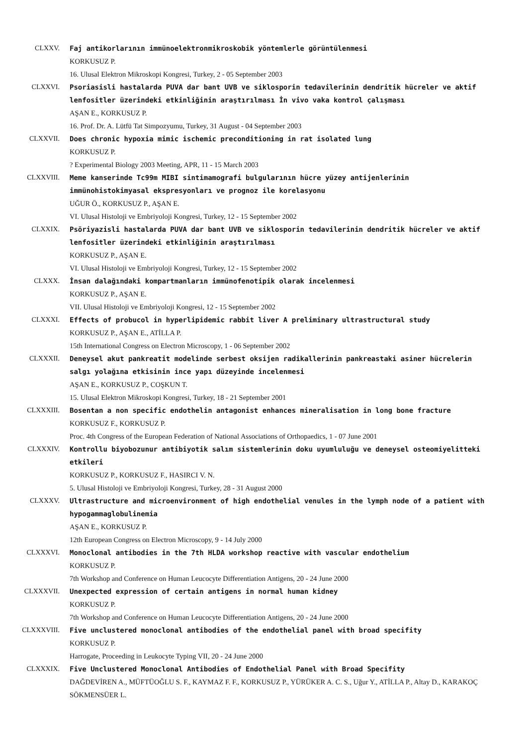CLXXV. Faj antikorlarının immünoelektronmikroskobik yöntemlerle görüntülenmesi
KORKUSUZ P.
16. Ulusal Elektron Mikroskopi Kongresi, Turkey, 2 - 05 September 2003
CLXXVI. Psoriasisli hastalarda PUVA dar bant UVB ve siklosporin tedavilerinin dendritik hücreler ve aktif lenfositler üzerindeki etkinliğinin araştırılması İn vivo vaka kontrol çalışması
AŞAN E., KORKUSUZ P.
16. Prof. Dr. A. Lütfü Tat Simpozyumu, Turkey, 31 August - 04 September 2003
CLXXVII. Does chronic hypoxia mimic ischemic preconditioning in rat isolated lung
KORKUSUZ P.
? Experimental Biology 2003 Meeting, APR, 11 - 15 March 2003
CLXXVIII. Meme kanserinde Tc99m MIBI sintimamografi bulgularının hücre yüzey antijenlerinin immünohistokimyasal ekspresyonları ve prognoz ile korelasyonu
UĞUR Ö., KORKUSUZ P., AŞAN E.
VI. Ulusal Histoloji ve Embriyoloji Kongresi, Turkey, 12 - 15 September 2002
CLXXIX. Psöriyazisli hastalarda PUVA dar bant UVB ve siklosporin tedavilerinin dendritik hücreler ve aktif lenfositler üzerindeki etkinliğinin araştırılması
KORKUSUZ P., AŞAN E.
VI. Ulusal Histoloji ve Embriyoloji Kongresi, Turkey, 12 - 15 September 2002
CLXXX. İnsan dalağındaki kompartmanların immünofenotipik olarak incelenmesi
KORKUSUZ P., AŞAN E.
VII. Ulusal Histoloji ve Embriyoloji Kongresi, 12 - 15 September 2002
CLXXXI. Effects of probucol in hyperlipidemic rabbit liver A preliminary ultrastructural study
KORKUSUZ P., AŞAN E., ATİLLA P.
15th International Congress on Electron Microscopy, 1 - 06 September 2002
CLXXXII. Deneysel akut pankreatit modelinde serbest oksijen radikallerinin pankreastaki asiner hücrelerin salgı yolağına etkisinin ince yapı düzeyinde incelenmesi
AŞAN E., KORKUSUZ P., COŞKUN T.
15. Ulusal Elektron Mikroskopi Kongresi, Turkey, 18 - 21 September 2001
CLXXXIII. Bosentan a non specific endothelin antagonist enhances mineralisation in long bone fracture
KORKUSUZ F., KORKUSUZ P.
Proc. 4th Congress of the European Federation of National Associations of Orthopaedics, 1 - 07 June 2001
CLXXXIV. Kontrollu biyobozunur antibiyotik salım sistemlerinin doku uyumluluğu ve deneysel osteomiyelitteki etkileri
KORKUSUZ P., KORKUSUZ F., HASIRCI V. N.
5. Ulusal Histoloji ve Embriyoloji Kongresi, Turkey, 28 - 31 August 2000
CLXXXV. Ultrastructure and microenvironment of high endothelial venules in the lymph node of a patient with hypogammaglobulinemia
AŞAN E., KORKUSUZ P.
12th European Congress on Electron Microscopy, 9 - 14 July 2000
CLXXXVI. Monoclonal antibodies in the 7th HLDA workshop reactive with vascular endothelium
KORKUSUZ P.
7th Workshop and Conference on Human Leucocyte Differentiation Antigens, 20 - 24 June 2000
CLXXXVII. Unexpected expression of certain antigens in normal human kidney
KORKUSUZ P.
7th Workshop and Conference on Human Leucocyte Differentiation Antigens, 20 - 24 June 2000
CLXXXVIII. Five unclustered monoclonal antibodies of the endothelial panel with broad specifity
KORKUSUZ P.
Harrogate, Proceeding in Leukocyte Typing VII, 20 - 24 June 2000
CLXXXIX. Five Unclustered Monoclonal Antibodies of Endothelial Panel with Broad Specifity
DAĞDEVİREN A., MÜFTÜOĞLU S. F., KAYMAZ F. F., KORKUSUZ P., YÜRÜKER A. C. S., Uğur Y., ATİLLA P., Altay D., KARAKOÇ SÖKMENSÜER L.